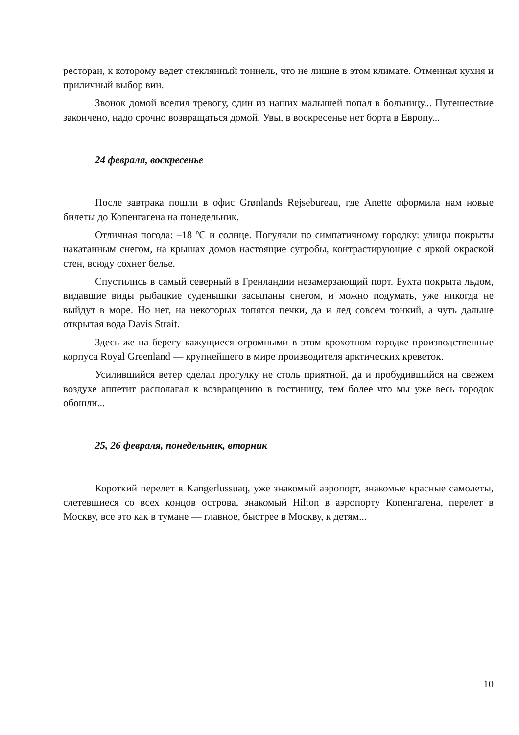ресторан, к которому ведет стеклянный тоннель, что не лишне в этом климате. Отменная кухня и приличный выбор вин.
Звонок домой вселил тревогу, один из наших малышей попал в больницу... Путешествие закончено, надо срочно возвращаться домой. Увы, в воскресенье нет борта в Европу...
24 февраля, воскресенье
После завтрака пошли в офис Grønlands Rejsebureau, где Anette оформила нам новые билеты до Копенгагена на понедельник.
Отличная погода: –18 ºС и солнце. Погуляли по симпатичному городку: улицы покрыты накатанным снегом, на крышах домов настоящие сугробы, контрастирующие с яркой окраской стен, всюду сохнет белье.
Спустились в самый северный в Гренландии незамерзающий порт. Бухта покрыта льдом, видавшие виды рыбацкие суденышки засыпаны снегом, и можно подумать, уже никогда не выйдут в море. Но нет, на некоторых топятся печки, да и лед совсем тонкий, а чуть дальше открытая вода Davis Strait.
Здесь же на берегу кажущиеся огромными в этом крохотном городке производственные корпуса Royal Greenland — крупнейшего в мире производителя арктических креветок.
Усилившийся ветер сделал прогулку не столь приятной, да и пробудившийся на свежем воздухе аппетит располагал к возвращению в гостиницу, тем более что мы уже весь городок обошли...
25, 26 февраля, понедельник, вторник
Короткий перелет в Kangerlussuaq, уже знакомый аэропорт, знакомые красные самолеты, слетевшиеся со всех концов острова, знакомый Hilton в аэропорту Копенгагена, перелет в Москву, все это как в тумане — главное, быстрее в Москву, к детям...
10